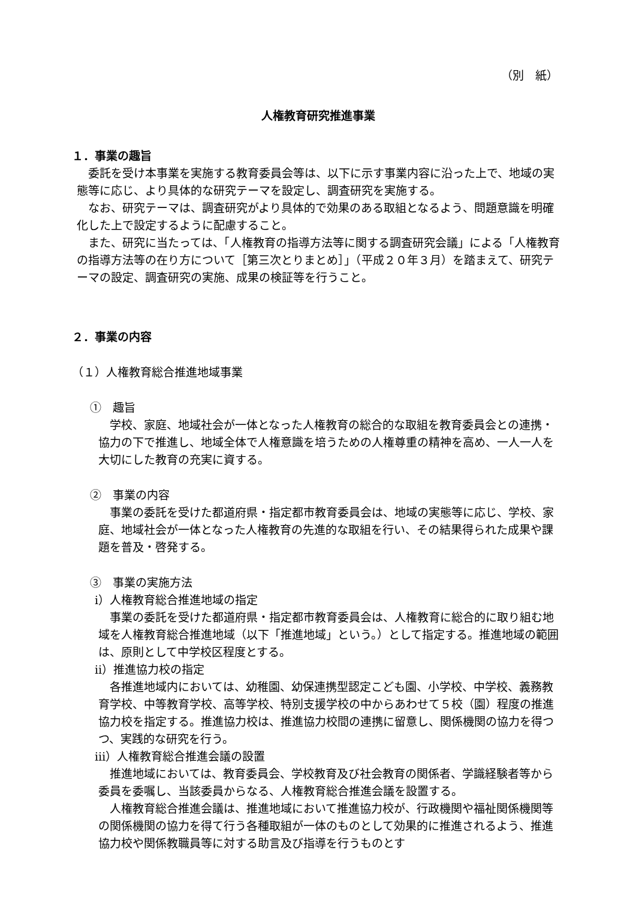（別　紙）
人権教育研究推進事業
１．事業の趣旨
委託を受け本事業を実施する教育委員会等は、以下に示す事業内容に沿った上で、地域の実態等に応じ、より具体的な研究テーマを設定し、調査研究を実施する。
なお、研究テーマは、調査研究がより具体的で効果のある取組となるよう、問題意識を明確化した上で設定するように配慮すること。
また、研究に当たっては、「人権教育の指導方法等に関する調査研究会議」による「人権教育の指導方法等の在り方について［第三次とりまとめ］」（平成２０年３月）を踏まえて、研究テーマの設定、調査研究の実施、成果の検証等を行うこと。
２．事業の内容
（１）人権教育総合推進地域事業
①　趣旨
学校、家庭、地域社会が一体となった人権教育の総合的な取組を教育委員会との連携・協力の下で推進し、地域全体で人権意識を培うための人権尊重の精神を高め、一人一人を大切にした教育の充実に資する。
②　事業の内容
事業の委託を受けた都道府県・指定都市教育委員会は、地域の実態等に応じ、学校、家庭、地域社会が一体となった人権教育の先進的な取組を行い、その結果得られた成果や課題を普及・啓発する。
③　事業の実施方法
ⅰ）人権教育総合推進地域の指定
事業の委託を受けた都道府県・指定都市教育委員会は、人権教育に総合的に取り組む地域を人権教育総合推進地域（以下「推進地域」という。）として指定する。推進地域の範囲は、原則として中学校区程度とする。
ⅱ）推進協力校の指定
各推進地域内においては、幼稚園、幼保連携型認定こども園、小学校、中学校、義務教育学校、中等教育学校、高等学校、特別支援学校の中からあわせて５校（園）程度の推進協力校を指定する。推進協力校は、推進協力校間の連携に留意し、関係機関の協力を得つつ、実践的な研究を行う。
ⅲ）人権教育総合推進会議の設置
推進地域においては、教育委員会、学校教育及び社会教育の関係者、学識経験者等から委員を委嘱し、当該委員からなる、人権教育総合推進会議を設置する。
人権教育総合推進会議は、推進地域において推進協力校が、行政機関や福祉関係機関等の関係機関の協力を得て行う各種取組が一体のものとして効果的に推進されるよう、推進協力校や関係教職員等に対する助言及び指導を行うものとす